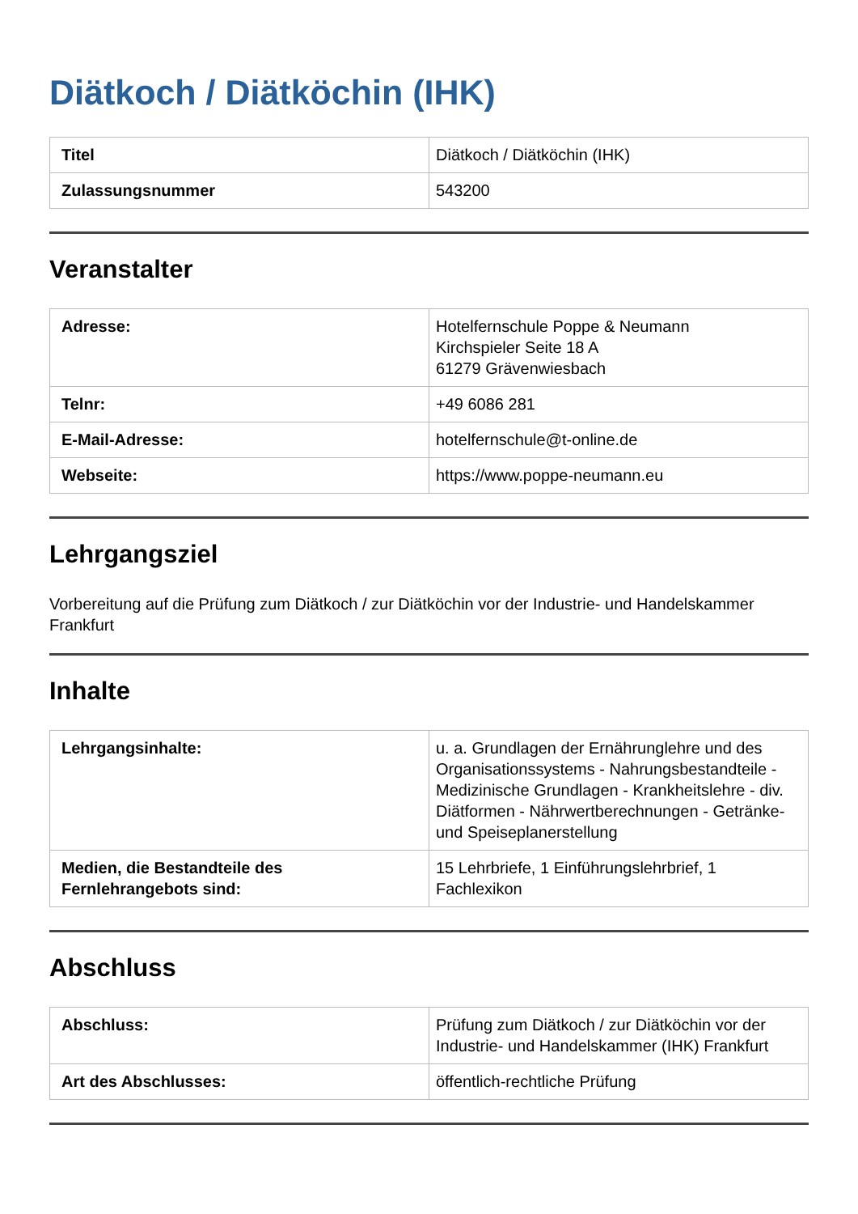Diätkoch / Diätköchin (IHK)
| Titel | Diätkoch / Diätköchin (IHK) |
| Zulassungsnummer | 543200 |
Veranstalter
| Adresse: | Hotelfernschule Poppe & Neumann Kirchspieler Seite 18 A 61279 Grävenwiesbach |
| Telnr: | +49 6086 281 |
| E-Mail-Adresse: | hotelfernschule@t-online.de |
| Webseite: | https://www.poppe-neumann.eu |
Lehrgangsziel
Vorbereitung auf die Prüfung zum Diätkoch / zur Diätköchin vor der Industrie- und Handelskammer Frankfurt
Inhalte
| Lehrgangsinhalte: | u. a. Grundlagen der Ernährunglehre und des Organisationssystems - Nahrungsbestandteile - Medizinische Grundlagen - Krankheitslehre - div. Diätformen - Nährwertberechnungen - Getränke- und Speiseplanerstellung |
| Medien, die Bestandteile des Fernlehrangebots sind: | 15 Lehrbriefe, 1 Einführungslehrbrief, 1 Fachlexikon |
Abschluss
| Abschluss: | Prüfung zum Diätkoch / zur Diätköchin vor der Industrie- und Handelskammer (IHK) Frankfurt |
| Art des Abschlusses: | öffentlich-rechtliche Prüfung |